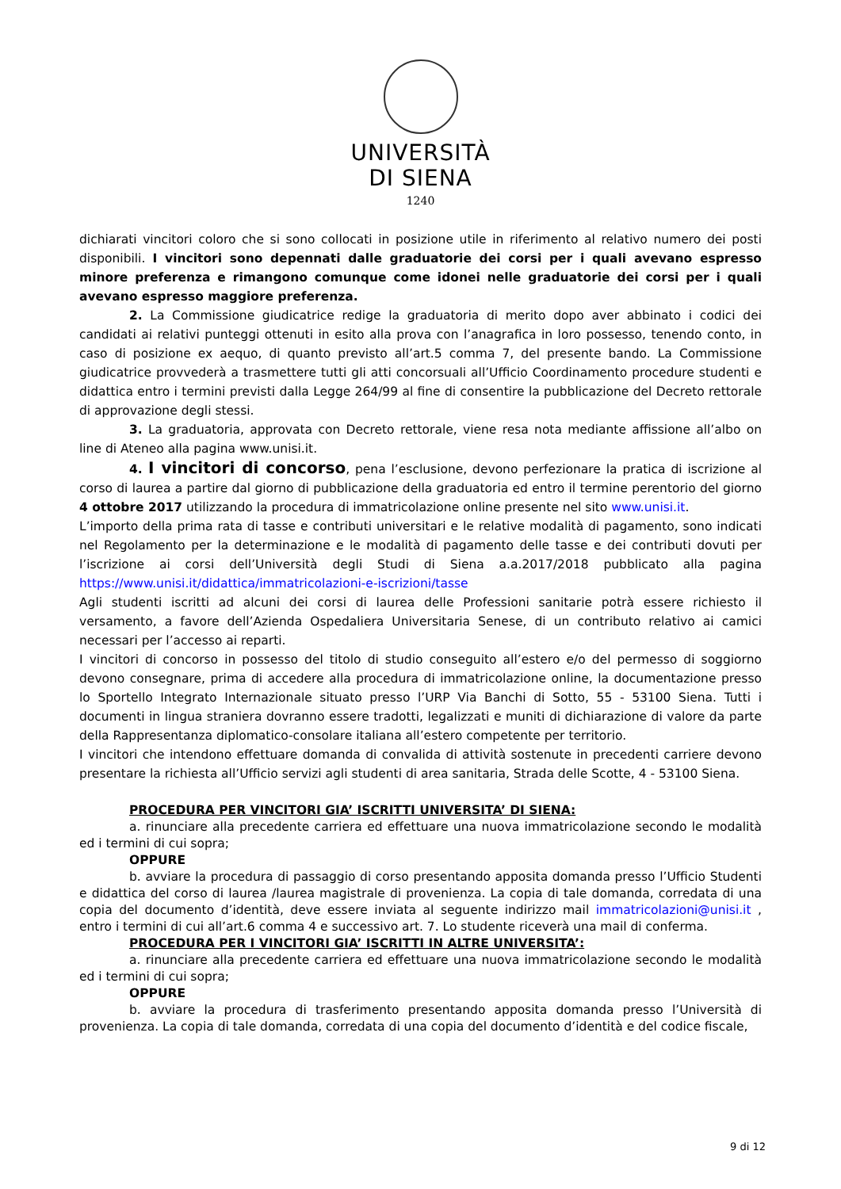UNIVERSITÀ
DI SIENA
1240
dichiarati vincitori coloro che si sono collocati in posizione utile in riferimento al relativo numero dei posti disponibili. I vincitori sono depennati dalle graduatorie dei corsi per i quali avevano espresso minore preferenza e rimangono comunque come idonei nelle graduatorie dei corsi per i quali avevano espresso maggiore preferenza.
2. La Commissione giudicatrice redige la graduatoria di merito dopo aver abbinato i codici dei candidati ai relativi punteggi ottenuti in esito alla prova con l’anagrafica in loro possesso, tenendo conto, in caso di posizione ex aequo, di quanto previsto all’art.5 comma 7, del presente bando. La Commissione giudicatrice provvederà a trasmettere tutti gli atti concorsuali all’Ufficio Coordinamento procedure studenti e didattica entro i termini previsti dalla Legge 264/99 al fine di consentire la pubblicazione del Decreto rettorale di approvazione degli stessi.
3. La graduatoria, approvata con Decreto rettorale, viene resa nota mediante affissione all’albo on line di Ateneo alla pagina www.unisi.it.
4. I vincitori di concorso, pena l’esclusione, devono perfezionare la pratica di iscrizione al corso di laurea a partire dal giorno di pubblicazione della graduatoria ed entro il termine perentorio del giorno 4 ottobre 2017 utilizzando la procedura di immatricolazione online presente nel sito www.unisi.it.
L’importo della prima rata di tasse e contributi universitari e le relative modalità di pagamento, sono indicati nel Regolamento per la determinazione e le modalità di pagamento delle tasse e dei contributi dovuti per l’iscrizione ai corsi dell’Università degli Studi di Siena a.a.2017/2018 pubblicato alla pagina https://www.unisi.it/didattica/immatricolazioni-e-iscrizioni/tasse
Agli studenti iscritti ad alcuni dei corsi di laurea delle Professioni sanitarie potrà essere richiesto il versamento, a favore dell’Azienda Ospedaliera Universitaria Senese, di un contributo relativo ai camici necessari per l’accesso ai reparti.
I vincitori di concorso in possesso del titolo di studio conseguito all’estero e/o del permesso di soggiorno devono consegnare, prima di accedere alla procedura di immatricolazione online, la documentazione presso lo Sportello Integrato Internazionale situato presso l’URP Via Banchi di Sotto, 55 - 53100 Siena. Tutti i documenti in lingua straniera dovranno essere tradotti, legalizzati e muniti di dichiarazione di valore da parte della Rappresentanza diplomatico-consolare italiana all’estero competente per territorio.
I vincitori che intendono effettuare domanda di convalida di attività sostenute in precedenti carriere devono presentare la richiesta all’Ufficio servizi agli studenti di area sanitaria, Strada delle Scotte, 4 - 53100 Siena.
PROCEDURA PER VINCITORI GIA’ ISCRITTI UNIVERSITA’ DI SIENA:
a. rinunciare alla precedente carriera ed effettuare una nuova immatricolazione secondo le modalità ed i termini di cui sopra;
OPPURE
b. avviare la procedura di passaggio di corso presentando apposita domanda presso l’Ufficio Studenti e didattica del corso di laurea /laurea magistrale di provenienza. La copia di tale domanda, corredata di una copia del documento d’identità, deve essere inviata al seguente indirizzo mail immatricolazioni@unisi.it , entro i termini di cui all’art.6 comma 4 e successivo art. 7. Lo studente riceverà una mail di conferma.
PROCEDURA PER I VINCITORI GIA’ ISCRITTI IN ALTRE UNIVERSITA’:
a. rinunciare alla precedente carriera ed effettuare una nuova immatricolazione secondo le modalità ed i termini di cui sopra;
OPPURE
b. avviare la procedura di trasferimento presentando apposita domanda presso l’Università di provenienza. La copia di tale domanda, corredata di una copia del documento d’identità e del codice fiscale,
9 di 12